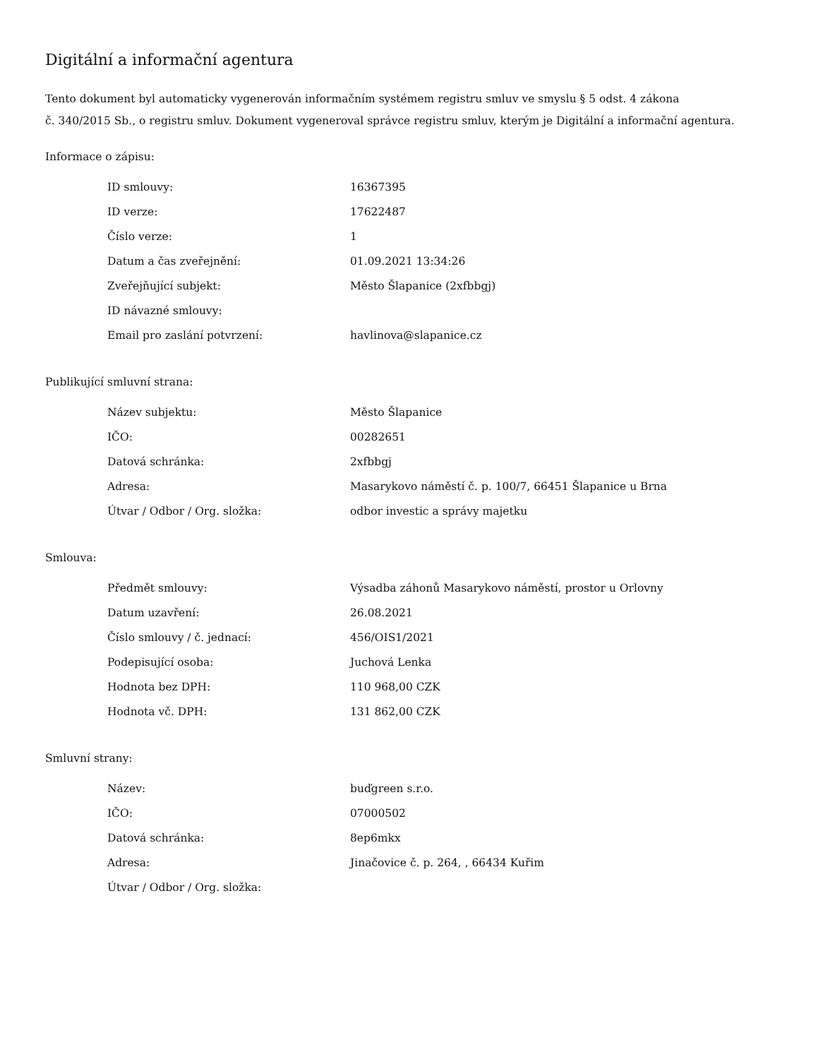Digitální a informační agentura
Tento dokument byl automaticky vygenerován informačním systémem registru smluv ve smyslu § 5 odst. 4 zákona
č. 340/2015 Sb., o registru smluv. Dokument vygeneroval správce registru smluv, kterým je Digitální a informační agentura.
Informace o zápisu:
| ID smlouvy: | 16367395 |
| ID verze: | 17622487 |
| Číslo verze: | 1 |
| Datum a čas zveřejnění: | 01.09.2021 13:34:26 |
| Zveřejňující subjekt: | Město Šlapanice (2xfbbgj) |
| ID návazné smlouvy: | |
| Email pro zaslání potvrzení: | havlinova@slapanice.cz |
Publikující smluvní strana:
| Název subjektu: | Město Šlapanice |
| IČO: | 00282651 |
| Datová schránka: | 2xfbbgj |
| Adresa: | Masarykovo náměstí č. p. 100/7, 66451 Šlapanice u Brna |
| Útvar / Odbor / Org. složka: | odbor investic a správy majetku |
Smlouva:
| Předmět smlouvy: | Výsadba záhonů Masarykovo náměstí, prostor u Orlovny |
| Datum uzavření: | 26.08.2021 |
| Číslo smlouvy / č. jednací: | 456/OIS1/2021 |
| Podepisující osoba: | Juchová Lenka |
| Hodnota bez DPH: | 110 968,00 CZK |
| Hodnota vč. DPH: | 131 862,00 CZK |
Smluvní strany:
| Název: | buďgreen s.r.o. |
| IČO: | 07000502 |
| Datová schránka: | 8ep6mkx |
| Adresa: | Jinačovice č. p. 264, , 66434 Kuřim |
| Útvar / Odbor / Org. složka: | |